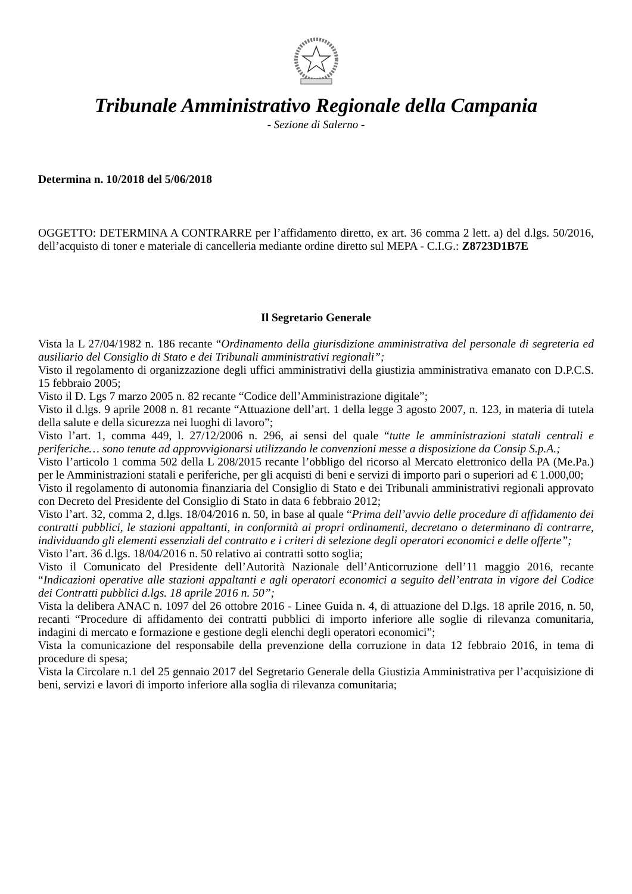Tribunale Amministrativo Regionale della Campania
- Sezione di Salerno -
Determina n. 10/2018 del 5/06/2018
OGGETTO: DETERMINA A CONTRARRE per l’affidamento diretto, ex art. 36 comma 2 lett. a) del d.lgs. 50/2016, dell’acquisto di toner e materiale di cancelleria mediante ordine diretto sul MEPA - C.I.G.: Z8723D1B7E
Il Segretario Generale
Vista la L 27/04/1982 n. 186 recante “Ordinamento della giurisdizione amministrativa del personale di segreteria ed ausiliario del Consiglio di Stato e dei Tribunali amministrativi regionali”;
Visto il regolamento di organizzazione degli uffici amministrativi della giustizia amministrativa emanato con D.P.C.S. 15 febbraio 2005;
Visto il D. Lgs 7 marzo 2005 n. 82 recante “Codice dell’Amministrazione digitale”;
Visto il d.lgs. 9 aprile 2008 n. 81 recante “Attuazione dell’art. 1 della legge 3 agosto 2007, n. 123, in materia di tutela della salute e della sicurezza nei luoghi di lavoro”;
Visto l’art. 1, comma 449, l. 27/12/2006 n. 296, ai sensi del quale “tutte le amministrazioni statali centrali e periferiche… sono tenute ad approvvigionarsi utilizzando le convenzioni messe a disposizione da Consip S.p.A.;
Visto l’articolo 1 comma 502 della L 208/2015 recante l’obbligo del ricorso al Mercato elettronico della PA (Me.Pa.) per le Amministrazioni statali e periferiche, per gli acquisti di beni e servizi di importo pari o superiori ad € 1.000,00;
Visto il regolamento di autonomia finanziaria del Consiglio di Stato e dei Tribunali amministrativi regionali approvato con Decreto del Presidente del Consiglio di Stato in data 6 febbraio 2012;
Visto l’art. 32, comma 2, d.lgs. 18/04/2016 n. 50, in base al quale “Prima dell’avvio delle procedure di affidamento dei contratti pubblici, le stazioni appaltanti, in conformità ai propri ordinamenti, decretano o determinano di contrarre, individuando gli elementi essenziali del contratto e i criteri di selezione degli operatori economici e delle offerte”;
Visto l’art. 36 d.lgs. 18/04/2016 n. 50 relativo ai contratti sotto soglia;
Visto il Comunicato del Presidente dell’Autorità Nazionale dell’Anticorruzione dell’11 maggio 2016, recante “Indicazioni operative alle stazioni appaltanti e agli operatori economici a seguito dell’entrata in vigore del Codice dei Contratti pubblici d.lgs. 18 aprile 2016 n. 50”;
Vista la delibera ANAC n. 1097 del 26 ottobre 2016 - Linee Guida n. 4, di attuazione del D.lgs. 18 aprile 2016, n. 50, recanti “Procedure di affidamento dei contratti pubblici di importo inferiore alle soglie di rilevanza comunitaria, indagini di mercato e formazione e gestione degli elenchi degli operatori economici”;
Vista la comunicazione del responsabile della prevenzione della corruzione in data 12 febbraio 2016, in tema di procedure di spesa;
Vista la Circolare n.1 del 25 gennaio 2017 del Segretario Generale della Giustizia Amministrativa per l’acquisizione di beni, servizi e lavori di importo inferiore alla soglia di rilevanza comunitaria;